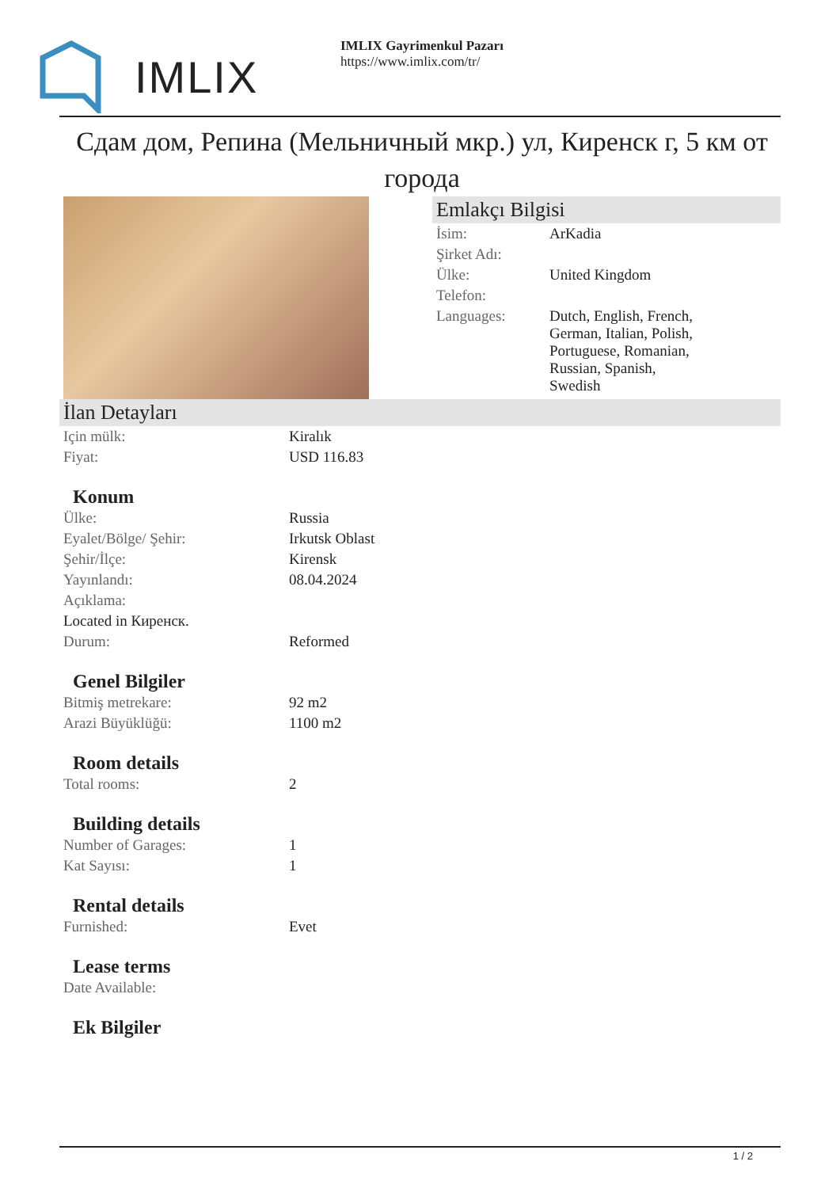IMLIX
IMLIX Gayrimenkul Pazarı
https://www.imlix.com/tr/
Сдам дом, Репина (Мельничный мкр.) ул, Киренск г, 5 км от города
Emlakçı Bilgisi
| İsim: | ArKadia |
| Şirket Adı: | |
| Ülke: | United Kingdom |
| Telefon: | |
| Languages: | Dutch, English, French, German, Italian, Polish, Portuguese, Romanian, Russian, Spanish, Swedish |
İlan Detayları
| Için mülk: | Kiralık |
| Fiyat: | USD 116.83 |
Konum
| Ülke: | Russia |
| Eyalet/Bölge/ Şehir: | Irkutsk Oblast |
| Şehir/İlçe: | Kirensk |
| Yayınlandı: | 08.04.2024 |
| Açıklama: | |
| Located in Киренск. | |
| Durum: | Reformed |
Genel Bilgiler
| Bitmiş metrekare: | 92 m2 |
| Arazi Büyüklüğü: | 1100 m2 |
Room details
| Total rooms: | 2 |
Building details
| Number of Garages: | 1 |
| Kat Sayısı: | 1 |
Rental details
| Furnished: | Evet |
Lease terms
| Date Available: | |
Ek Bilgiler
1 / 2